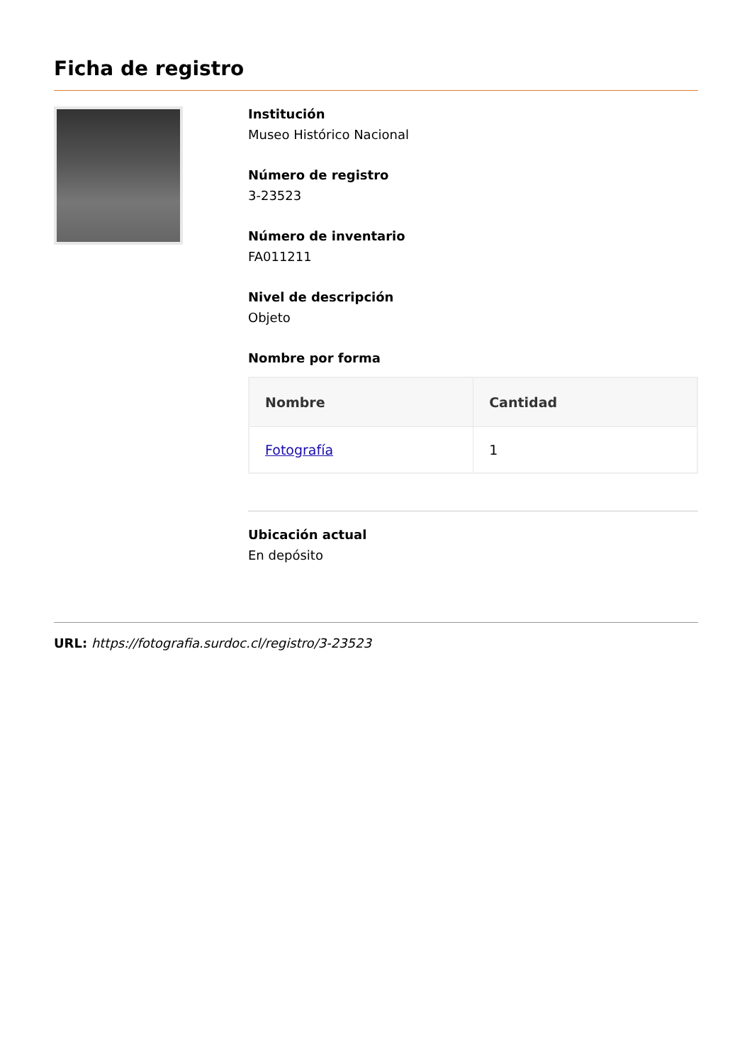Ficha de registro
Institución
Museo Histórico Nacional
Número de registro
3-23523
Número de inventario
FA011211
Nivel de descripción
Objeto
Nombre por forma
| Nombre | Cantidad |
| --- | --- |
| Fotografía | 1 |
Ubicación actual
En depósito
URL: https://fotografia.surdoc.cl/registro/3-23523